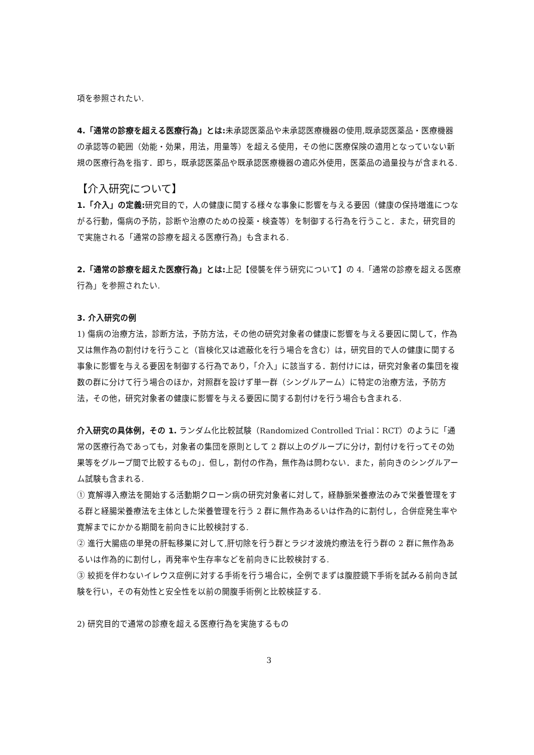項を参照されたい.
4.「通常の診療を超える医療行為」とは: 未承認医薬品や未承認医療機器の使用,既承認医薬品・医療機器の承認等の範囲（効能・効果，用法，用量等）を超える使用，その他に医療保険の適用となっていない新規の医療行為を指す．即ち，既承認医薬品や既承認医療機器の適応外使用，医薬品の過量投与が含まれる.
【介入研究について】
1.「介入」の定義: 研究目的で，人の健康に関する様々な事象に影響を与える要因（健康の保持増進につながる行動，傷病の予防，診断や治療のための投薬・検査等）を制御する行為を行うこと．また，研究目的で実施される「通常の診療を超える医療行為」も含まれる.
2.「通常の診療を超えた医療行為」とは: 上記【侵襲を伴う研究について】の 4.「通常の診療を超える医療行為」を参照されたい.
3. 介入研究の例
1) 傷病の治療方法，診断方法，予防方法，その他の研究対象者の健康に影響を与える要因に関して，作為又は無作為の割付けを行うこと（盲検化又は遮蔽化を行う場合を含む）は，研究目的で人の健康に関する事象に影響を与える要因を制御する行為であり，「介入」に該当する．割付けには，研究対象者の集団を複数の群に分けて行う場合のほか，対照群を設けず単一群（シングルアーム）に特定の治療方法，予防方法，その他，研究対象者の健康に影響を与える要因に関する割付けを行う場合も含まれる.
介入研究の具体例，その 1. ランダム化比較試験（Randomized Controlled Trial：RCT）のように「通常の医療行為であっても，対象者の集団を原則として 2 群以上のグループに分け，割付けを行ってその効果等をグループ間で比較するもの」．但し，割付の作為，無作為は問わない．また，前向きのシングルアーム試験も含まれる.
① 寛解導入療法を開始する活動期クローン病の研究対象者に対して，経静脈栄養療法のみで栄養管理をする群と経腸栄養療法を主体とした栄養管理を行う 2 群に無作為あるいは作為的に割付し，合併症発生率や寛解までにかかる期間を前向きに比較検討する.
② 進行大腸癌の単発の肝転移巣に対して,肝切除を行う群とラジオ波焼灼療法を行う群の 2 群に無作為あるいは作為的に割付し，再発率や生存率などを前向きに比較検討する.
③ 絞扼を伴わないイレウス症例に対する手術を行う場合に，全例でまずは腹腔鏡下手術を試みる前向き試験を行い，その有効性と安全性を以前の開腹手術例と比較検証する.
2) 研究目的で通常の診療を超える医療行為を実施するもの
3